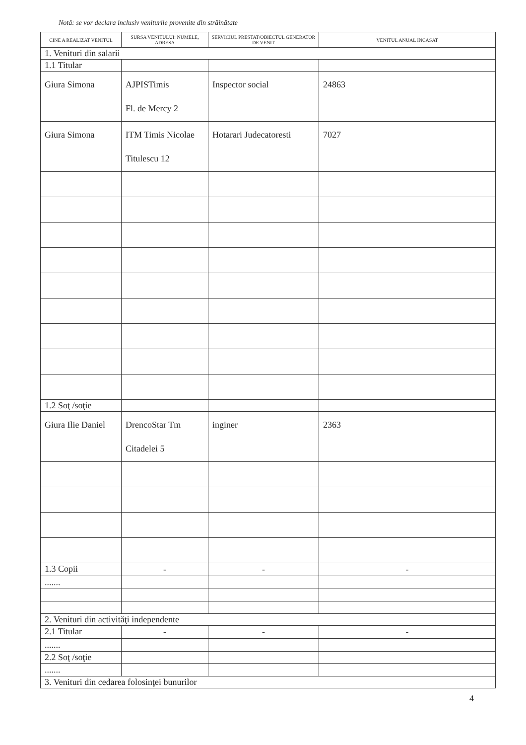Notă: se vor declara inclusiv veniturile provenite din străinătate
| CINE A REALIZAT VENITUL | SURSA VENITULUI: NUMELE, ADRESA | SERVICIUL PRESTAT/OBIECTUL GENERATOR DE VENIT | VENITUL ANUAL INCASAT |
| --- | --- | --- | --- |
| 1. Venituri din salarii | | | |
| 1.1 Titular | | | |
| Giura Simona | AJPISTimis Fl. de Mercy 2 | Inspector social | 24863 |
| Giura Simona | ITM Timis Nicolae Titulescu 12 | Hotarari Judecatoresti | 7027 |
| 1.2 Soţ /soţie | | | |
| Giura Ilie Daniel | DrencoStar Tm Citadelei 5 | inginer | 2363 |
| 1.3 Copii | - | - | - |
| ....... | | | |
| 2. Venituri din activităţi independente | | | |
| 2.1 Titular | - | - | - |
| ....... | | | |
| 2.2 Soţ /soţie | | | |
| ....... | | | |
| 3. Venituri din cedarea folosinţei bunurilor | | | |
4